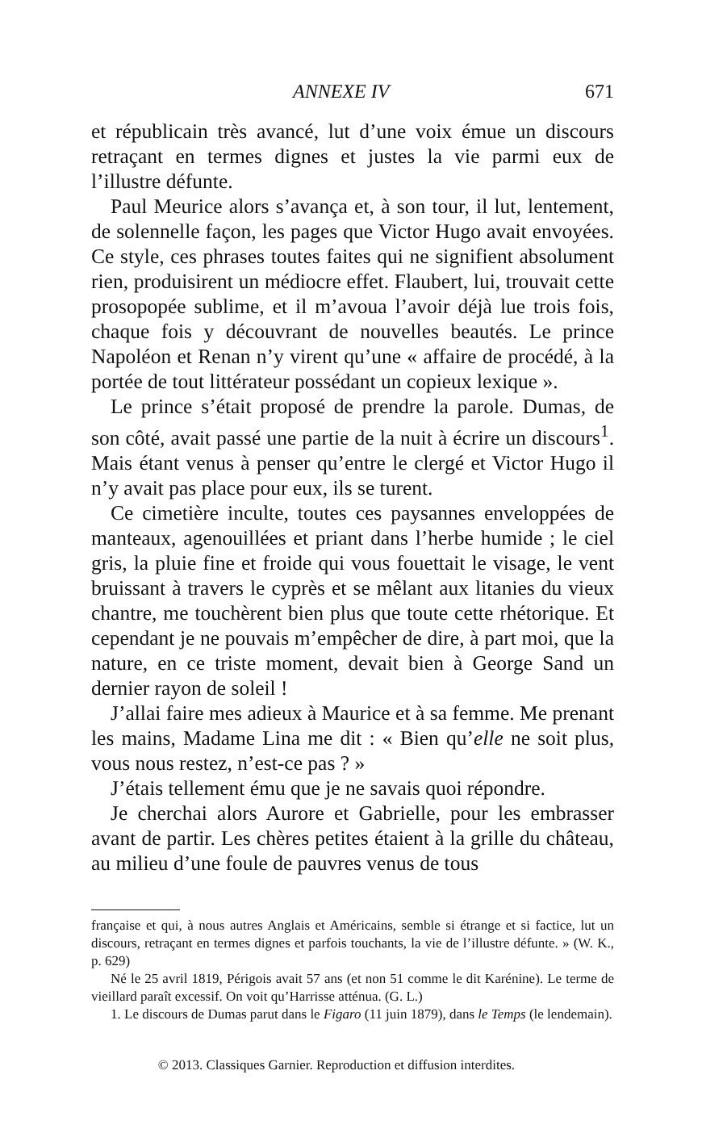ANNEXE IV 671
et républicain très avancé, lut d’une voix émue un discours retraçant en termes dignes et justes la vie parmi eux de l’illustre défunte.
Paul Meurice alors s’avança et, à son tour, il lut, lentement, de solennelle façon, les pages que Victor Hugo avait envoyées. Ce style, ces phrases toutes faites qui ne signifient absolument rien, produisirent un médiocre effet. Flaubert, lui, trouvait cette prosopopée sublime, et il m’avoua l’avoir déjà lue trois fois, chaque fois y découvrant de nouvelles beautés. Le prince Napoléon et Renan n’y virent qu’une « affaire de procédé, à la portée de tout littérateur possédant un copieux lexique ».
Le prince s’était proposé de prendre la parole. Dumas, de son côté, avait passé une partie de la nuit à écrire un discours<sup>1</sup>. Mais étant venus à penser qu’entre le clergé et Victor Hugo il n’y avait pas place pour eux, ils se turent.
Ce cimetière inculte, toutes ces paysannes enveloppées de manteaux, agenouillées et priant dans l’herbe humide ; le ciel gris, la pluie fine et froide qui vous fouettait le visage, le vent bruissant à travers le cyprès et se mêlant aux litanies du vieux chantre, me touchèrent bien plus que toute cette rhétorique. Et cependant je ne pouvais m’empêcher de dire, à part moi, que la nature, en ce triste moment, devait bien à George Sand un dernier rayon de soleil !
J’allai faire mes adieux à Maurice et à sa femme. Me prenant les mains, Madame Lina me dit : « Bien qu’elle ne soit plus, vous nous restez, n’est-ce pas ? »
J’étais tellement ému que je ne savais quoi répondre.
Je cherchai alors Aurore et Gabrielle, pour les embrasser avant de partir. Les chères petites étaient à la grille du château, au milieu d’une foule de pauvres venus de tous
française et qui, à nous autres Anglais et Américains, semble si étrange et si factice, lut un discours, retraçant en termes dignes et parfois touchants, la vie de l’illustre défunte. » (W. K., p. 629)
Né le 25 avril 1819, Périgois avait 57 ans (et non 51 comme le dit Karénine). Le terme de vieillard paraît excessif. On voit qu’Harrisse atténua. (G. L.)
1. Le discours de Dumas parut dans le Figaro (11 juin 1879), dans le Temps (le lendemain).
© 2013. Classiques Garnier. Reproduction et diffusion interdites.